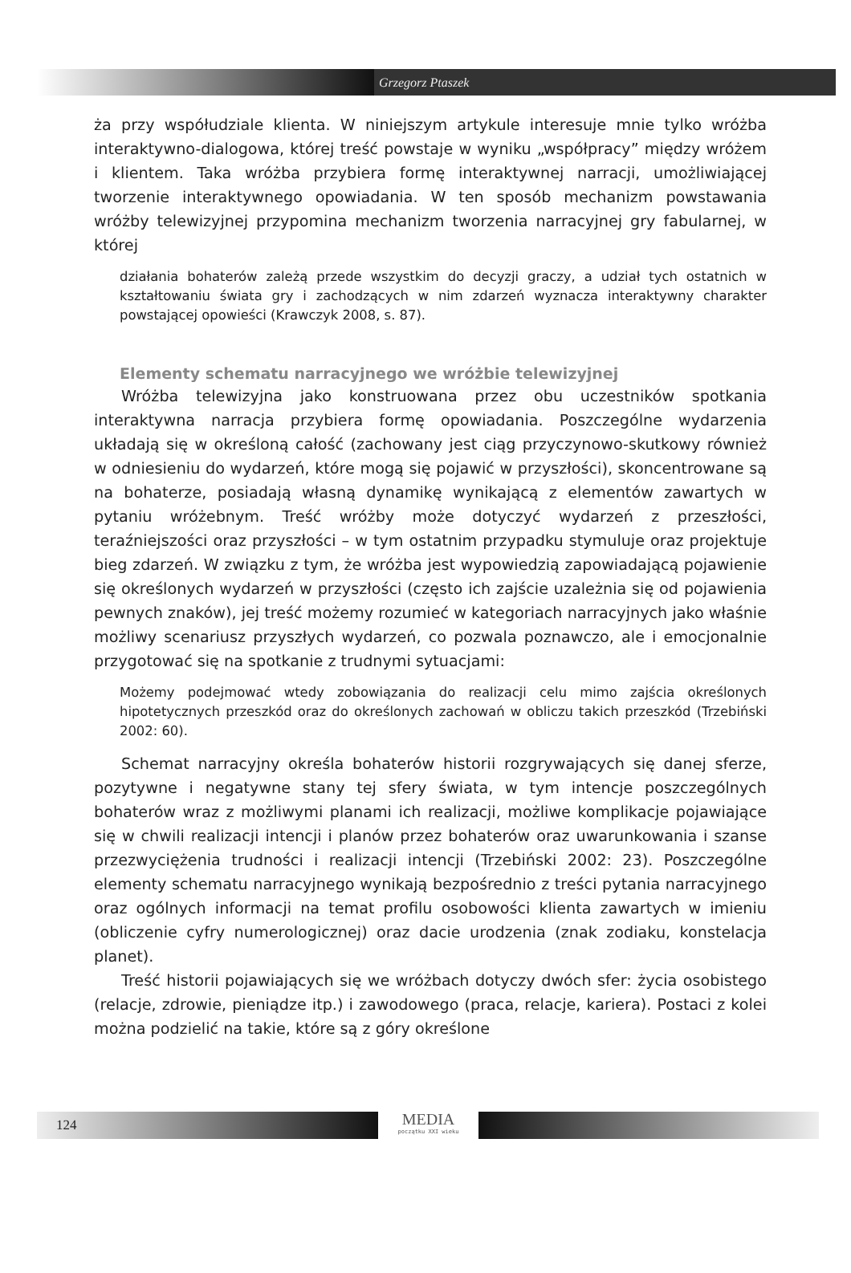Grzegorz Ptaszek
ża przy współudziale klienta. W niniejszym artykule interesuje mnie tylko wróżba interaktywno-dialogowa, której treść powstaje w wyniku „współpracy” między wróżem i klientem. Taka wróżba przybiera formę interaktywnej narracji, umożliwiającej tworzenie interaktywnego opowiadania. W ten sposób mechanizm powstawania wróżby telewizyjnej przypomina mechanizm tworzenia narracyjnej gry fabularnej, w której
działania bohaterów zależą przede wszystkim do decyzji graczy, a udział tych ostatnich w kształtowaniu świata gry i zachodzących w nim zdarzeń wyznacza interaktywny charakter powstającej opowieści (Krawczyk 2008, s. 87).
Elementy schematu narracyjnego we wróżbie telewizyjnej
Wróżba telewizyjna jako konstruowana przez obu uczestników spotkania interaktywna narracja przybiera formę opowiadania. Poszczególne wydarzenia układają się w określoną całość (zachowany jest ciąg przyczynowo-skutkowy również w odniesieniu do wydarzeń, które mogą się pojawić w przyszłości), skoncentrowane są na bohaterze, posiadają własną dynamikę wynikającą z elementów zawartych w pytaniu wróżebnym. Treść wróżby może dotyczyć wydarzeń z przeszłości, teraźniejszości oraz przyszłości – w tym ostatnim przypadku stymuluje oraz projektuje bieg zdarzeń. W związku z tym, że wróżba jest wypowiedzią zapowiadającą pojawienie się określonych wydarzeń w przyszłości (często ich zajście uzależnia się od pojawienia pewnych znaków), jej treść możemy rozumieć w kategoriach narracyjnych jako właśnie możliwy scenariusz przyszłych wydarzeń, co pozwala poznawczo, ale i emocjonalnie przygotować się na spotkanie z trudnymi sytuacjami:
Możemy podejmować wtedy zobowiązania do realizacji celu mimo zajścia określonych hipotetycznych przeszkód oraz do określonych zachowań w obliczu takich przeszkód (Trzebiński 2002: 60).
Schemat narracyjny określa bohaterów historii rozgrywających się danej sferze, pozytywne i negatywne stany tej sfery świata, w tym intencje poszczególnych bohaterów wraz z możliwymi planami ich realizacji, możliwe komplikacje pojawiające się w chwili realizacji intencji i planów przez bohaterów oraz uwarunkowania i szanse przezwyciężenia trudności i realizacji intencji (Trzebiński 2002: 23). Poszczególne elementy schematu narracyjnego wynikają bezpośrednio z treści pytania narracyjnego oraz ogólnych informacji na temat profilu osobowości klienta zawartych w imieniu (obliczenie cyfry numerologicznej) oraz dacie urodzenia (znak zodiaku, konstelacja planet).
Treść historii pojawiających się we wróżbach dotyczy dwóch sfer: życia osobistego (relacje, zdrowie, pieniądze itp.) i zawodowego (praca, relacje, kariera). Postaci z kolei można podzielić na takie, które są z góry określone
124
MEDIA
początku XXI wieku